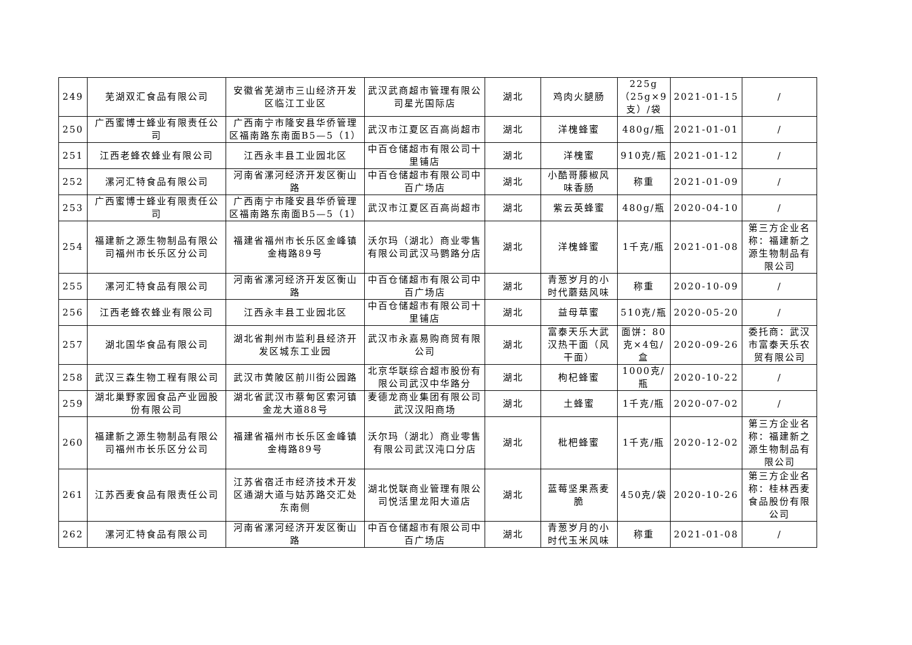| 249 | 芜湖双汇食品有限公司 | 安徽省芜湖市三山经济开发区临江工业区 | 武汉武商超市管理有限公司星光国际店 | 湖北 | 鸡肉火腿肠 | 225g（25g×9支）/袋 | 2021-01-15 | / |
| 250 | 广西蜜博士蜂业有限责任公司 | 广西南宁市隆安县华侨管理区福南路东南面B5—5（1） | 武汉市江夏区百高尚超市 | 湖北 | 洋槐蜂蜜 | 480g/瓶 | 2021-01-01 | / |
| 251 | 江西老蜂农蜂业有限公司 | 江西永丰县工业园北区 | 中百仓储超市有限公司十里铺店 | 湖北 | 洋槐蜜 | 910克/瓶 | 2021-01-12 | / |
| 252 | 漯河汇特食品有限公司 | 河南省漯河经济开发区衡山路 | 中百仓储超市有限公司中百广场店 | 湖北 | 小酷哥藤椒风味香肠 | 称重 | 2021-01-09 | / |
| 253 | 广西蜜博士蜂业有限责任公司 | 广西南宁市隆安县华侨管理区福南路东南面B5—5（1） | 武汉市江夏区百高尚超市 | 湖北 | 紫云英蜂蜜 | 480g/瓶 | 2020-04-10 | / |
| 254 | 福建新之源生物制品有限公司福州市长乐区分公司 | 福建省福州市长乐区金峰镇金梅路89号 | 沃尔玛（湖北）商业零售有限公司武汉马鹦路分店 | 湖北 | 洋槐蜂蜜 | 1千克/瓶 | 2021-01-08 | 第三方企业名称：福建新之源生物制品有限公司 |
| 255 | 漯河汇特食品有限公司 | 河南省漯河经济开发区衡山路 | 中百仓储超市有限公司中百广场店 | 湖北 | 青葱岁月的小时代蘑菇风味 | 称重 | 2020-10-09 | / |
| 256 | 江西老蜂农蜂业有限公司 | 江西永丰县工业园北区 | 中百仓储超市有限公司十里铺店 | 湖北 | 益母草蜜 | 510克/瓶 | 2020-05-20 | / |
| 257 | 湖北国华食品有限公司 | 湖北省荆州市监利县经济开发区城东工业园 | 武汉市永嘉易购商贸有限公司 | 湖北 | 富泰天乐大武汉热干面（风干面） | 面饼：80克×4包/盒 | 2020-09-26 | 委托商：武汉市富泰天乐农贸有限公司 |
| 258 | 武汉三森生物工程有限公司 | 武汉市黄陂区前川街公园路 | 北京华联综合超市股份有限公司武汉中华路分 | 湖北 | 枸杞蜂蜜 | 1000克/瓶 | 2020-10-22 | / |
| 259 | 湖北巢野家园食品产业园股份有限公司 | 湖北省武汉市蔡甸区索河镇金龙大道88号 | 麦德龙商业集团有限公司武汉汉阳商场 | 湖北 | 土蜂蜜 | 1千克/瓶 | 2020-07-02 | / |
| 260 | 福建新之源生物制品有限公司福州市长乐区分公司 | 福建省福州市长乐区金峰镇金梅路89号 | 沃尔玛（湖北）商业零售有限公司武汉沌口分店 | 湖北 | 枇杷蜂蜜 | 1千克/瓶 | 2020-12-02 | 第三方企业名称：福建新之源生物制品有限公司 |
| 261 | 江苏西麦食品有限责任公司 | 江苏省宿迁市经济技术开发区通湖大道与姑苏路交汇处东南侧 | 湖北悦联商业管理有限公司悦活里龙阳大道店 | 湖北 | 蓝莓坚果燕麦脆 | 450克/袋 | 2020-10-26 | 第三方企业名称：桂林西麦食品股份有限公司 |
| 262 | 漯河汇特食品有限公司 | 河南省漯河经济开发区衡山路 | 中百仓储超市有限公司中百广场店 | 湖北 | 青葱岁月的小时代玉米风味 | 称重 | 2021-01-08 | / |